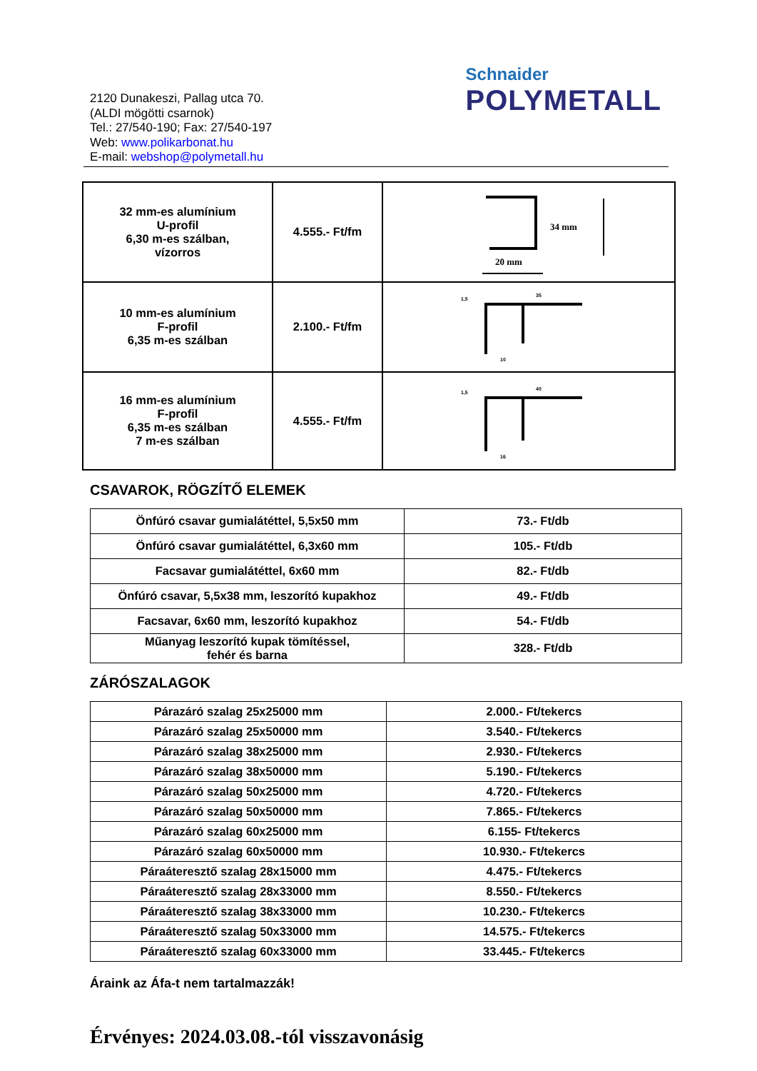2120 Dunakeszi, Pallag utca 70.
(ALDI mögötti csarnok)
Tel.: 27/540-190; Fax: 27/540-197
Web: www.polikarbonat.hu
E-mail: webshop@polymetall.hu
Schnaider
POLYMETALL
| 32 mm-es alumínium U-profil 6,30 m-es szálban, vízorros | 4.555.- Ft/fm | 34 mm 20 mm |
| 10 mm-es alumínium F-profil 6,35 m-es szálban | 2.100.- Ft/fm | 1,5 35 10 |
| 16 mm-es alumínium F-profil 6,35 m-es szálban 7 m-es szálban | 4.555.- Ft/fm | 1,5 40 16 |
CSAVAROK, RÖGZÍTŐ ELEMEK
| Önfúró csavar gumialátéttel, 5,5x50 mm | 73.- Ft/db |
| Önfúró csavar gumialátéttel, 6,3x60 mm | 105.- Ft/db |
| Facsavar gumialátéttel, 6x60 mm | 82.- Ft/db |
| Önfúró csavar, 5,5x38 mm, leszorító kupakhoz | 49.- Ft/db |
| Facsavar, 6x60 mm, leszorító kupakhoz | 54.- Ft/db |
| Műanyag leszorító kupak tömítéssel, fehér és barna | 328.- Ft/db |
ZÁRÓSZALAGOK
| Párazáró szalag 25x25000 mm | 2.000.- Ft/tekercs |
| Párazáró szalag 25x50000 mm | 3.540.- Ft/tekercs |
| Párazáró szalag 38x25000 mm | 2.930.- Ft/tekercs |
| Párazáró szalag 38x50000 mm | 5.190.- Ft/tekercs |
| Párazáró szalag 50x25000 mm | 4.720.- Ft/tekercs |
| Párazáró szalag 50x50000 mm | 7.865.- Ft/tekercs |
| Párazáró szalag 60x25000 mm | 6.155- Ft/tekercs |
| Párazáró szalag 60x50000 mm | 10.930.- Ft/tekercs |
| Páraáteresztő szalag 28x15000 mm | 4.475.- Ft/tekercs |
| Páraáteresztő szalag 28x33000 mm | 8.550.- Ft/tekercs |
| Páraáteresztő szalag 38x33000 mm | 10.230.- Ft/tekercs |
| Páraáteresztő szalag 50x33000 mm | 14.575.- Ft/tekercs |
| Páraáteresztő szalag 60x33000 mm | 33.445.- Ft/tekercs |
Áraink az Áfa-t nem tartalmazzák!
Érvényes: 2024.03.08.-tól visszavonásig